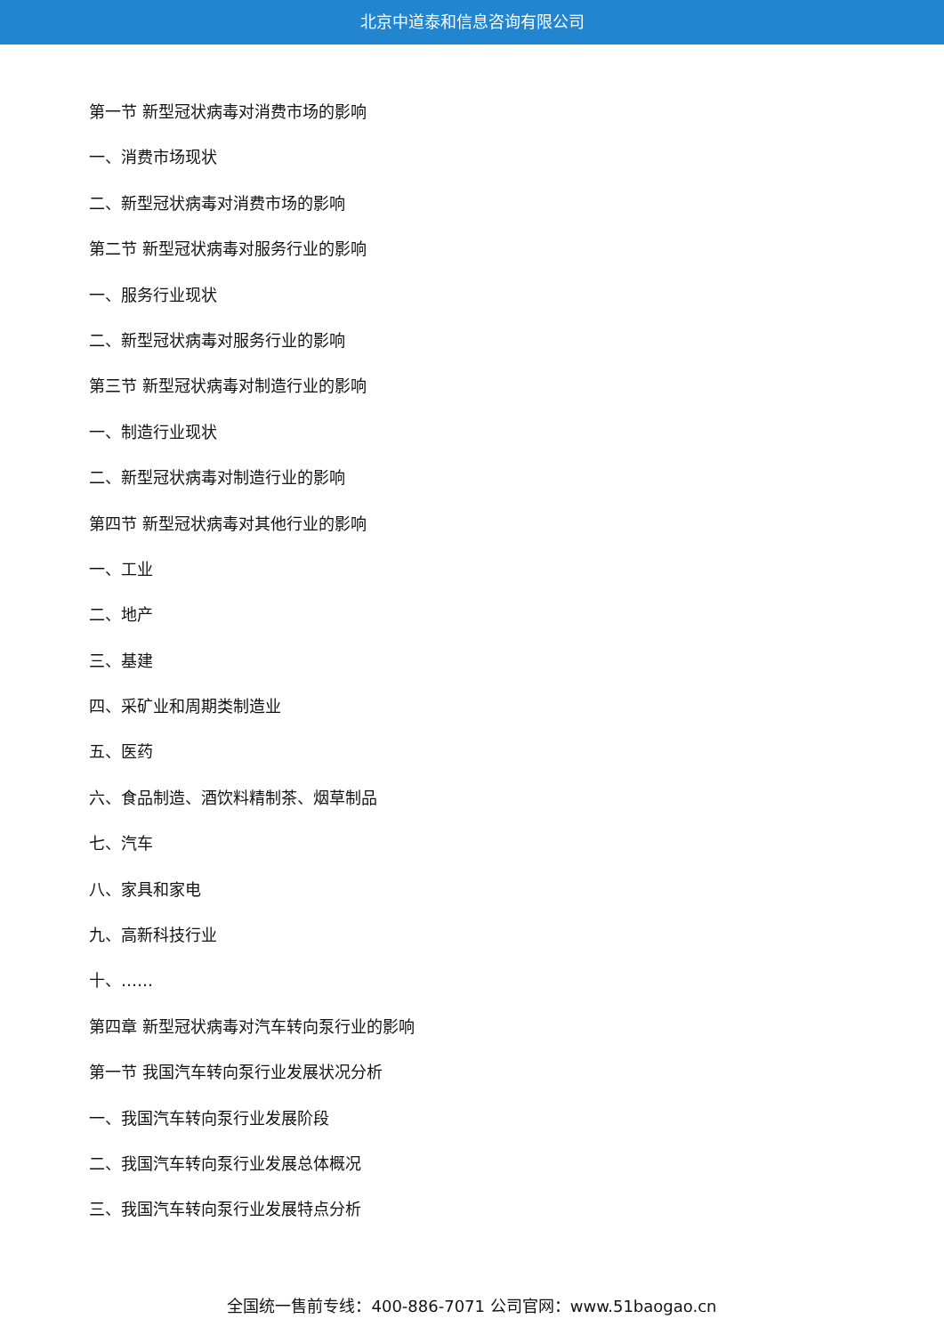北京中道泰和信息咨询有限公司
第一节 新型冠状病毒对消费市场的影响
一、消费市场现状
二、新型冠状病毒对消费市场的影响
第二节 新型冠状病毒对服务行业的影响
一、服务行业现状
二、新型冠状病毒对服务行业的影响
第三节 新型冠状病毒对制造行业的影响
一、制造行业现状
二、新型冠状病毒对制造行业的影响
第四节 新型冠状病毒对其他行业的影响
一、工业
二、地产
三、基建
四、采矿业和周期类制造业
五、医药
六、食品制造、酒饮料精制茶、烟草制品
七、汽车
八、家具和家电
九、高新科技行业
十、……
第四章 新型冠状病毒对汽车转向泵行业的影响
第一节 我国汽车转向泵行业发展状况分析
一、我国汽车转向泵行业发展阶段
二、我国汽车转向泵行业发展总体概况
三、我国汽车转向泵行业发展特点分析
全国统一售前专线：400-886-7071 公司官网：www.51baogao.cn